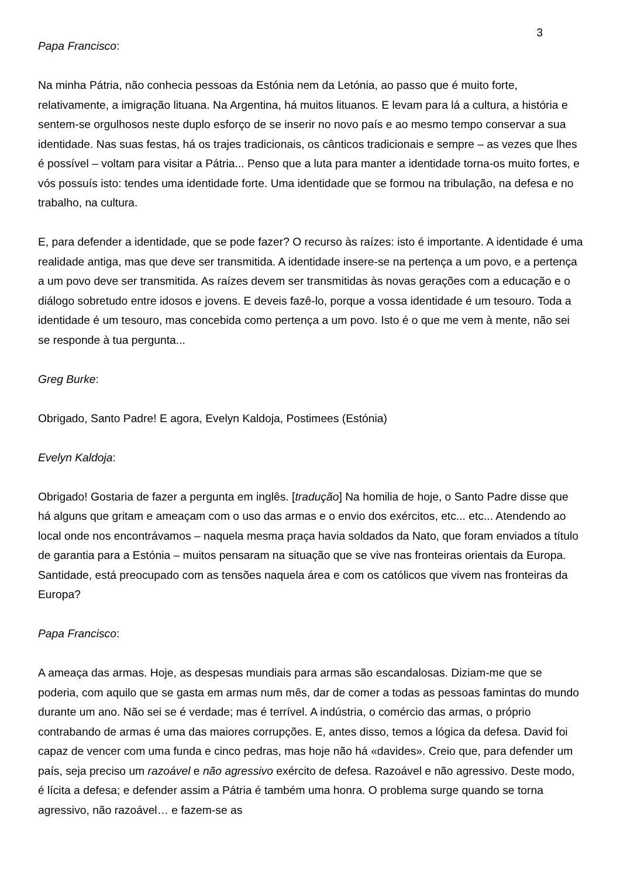3
Papa Francisco:
Na minha Pátria, não conhecia pessoas da Estónia nem da Letónia, ao passo que é muito forte, relativamente, a imigração lituana. Na Argentina, há muitos lituanos. E levam para lá a cultura, a história e sentem-se orgulhosos neste duplo esforço de se inserir no novo país e ao mesmo tempo conservar a sua identidade. Nas suas festas, há os trajes tradicionais, os cânticos tradicionais e sempre – as vezes que lhes é possível – voltam para visitar a Pátria... Penso que a luta para manter a identidade torna-os muito fortes, e vós possuís isto: tendes uma identidade forte. Uma identidade que se formou na tribulação, na defesa e no trabalho, na cultura.
E, para defender a identidade, que se pode fazer? O recurso às raízes: isto é importante. A identidade é uma realidade antiga, mas que deve ser transmitida. A identidade insere-se na pertença a um povo, e a pertença a um povo deve ser transmitida. As raízes devem ser transmitidas às novas gerações com a educação e o diálogo sobretudo entre idosos e jovens. E deveis fazê-lo, porque a vossa identidade é um tesouro. Toda a identidade é um tesouro, mas concebida como pertença a um povo. Isto é o que me vem à mente, não sei se responde à tua pergunta...
Greg Burke:
Obrigado, Santo Padre! E agora, Evelyn Kaldoja, Postimees (Estónia)
Evelyn Kaldoja:
Obrigado! Gostaria de fazer a pergunta em inglês. [tradução] Na homilia de hoje, o Santo Padre disse que há alguns que gritam e ameaçam com o uso das armas e o envio dos exércitos, etc... etc... Atendendo ao local onde nos encontrávamos – naquela mesma praça havia soldados da Nato, que foram enviados a título de garantia para a Estónia – muitos pensaram na situação que se vive nas fronteiras orientais da Europa. Santidade, está preocupado com as tensões naquela área e com os católicos que vivem nas fronteiras da Europa?
Papa Francisco:
A ameaça das armas. Hoje, as despesas mundiais para armas são escandalosas. Diziam-me que se poderia, com aquilo que se gasta em armas num mês, dar de comer a todas as pessoas famintas do mundo durante um ano. Não sei se é verdade; mas é terrível. A indústria, o comércio das armas, o próprio contrabando de armas é uma das maiores corrupções. E, antes disso, temos a lógica da defesa. David foi capaz de vencer com uma funda e cinco pedras, mas hoje não há «davides». Creio que, para defender um país, seja preciso um razoável e não agressivo exército de defesa. Razoável e não agressivo. Deste modo, é lícita a defesa; e defender assim a Pátria é também uma honra. O problema surge quando se torna agressivo, não razoável… e fazem-se as